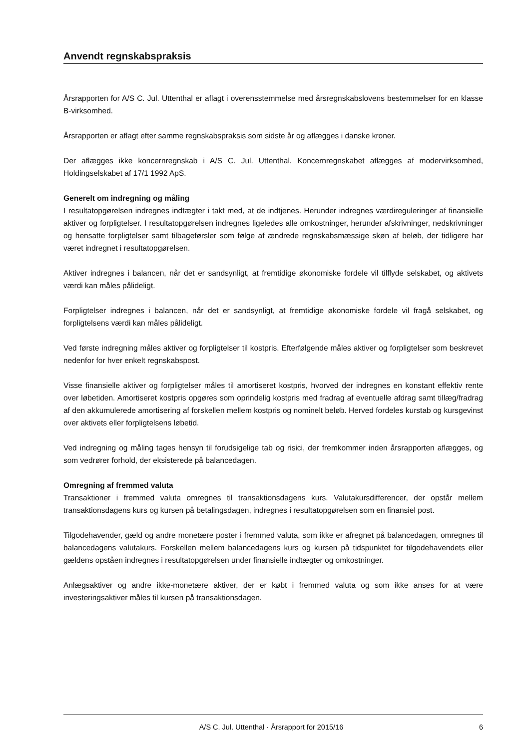Anvendt regnskabspraksis
Årsrapporten for A/S C. Jul. Uttenthal er aflagt i overensstemmelse med årsregnskabslovens bestemmelser for en klasse B-virksomhed.
Årsrapporten er aflagt efter samme regnskabspraksis som sidste år og aflægges i danske kroner.
Der aflægges ikke koncernregnskab i A/S C. Jul. Uttenthal. Koncernregnskabet aflægges af modervirksomhed, Holdingselskabet af 17/1 1992 ApS.
Generelt om indregning og måling
I resultatopgørelsen indregnes indtægter i takt med, at de indtjenes. Herunder indregnes værdireguleringer af finansielle aktiver og forpligtelser. I resultatopgørelsen indregnes ligeledes alle omkostninger, herunder afskrivninger, nedskrivninger og hensatte forpligtelser samt tilbageførsler som følge af ændrede regnskabsmæssige skøn af beløb, der tidligere har været indregnet i resultatopgørelsen.
Aktiver indregnes i balancen, når det er sandsynligt, at fremtidige økonomiske fordele vil tilflyde selskabet, og aktivets værdi kan måles pålideligt.
Forpligtelser indregnes i balancen, når det er sandsynligt, at fremtidige økonomiske fordele vil fragå selskabet, og forpligtelsens værdi kan måles pålideligt.
Ved første indregning måles aktiver og forpligtelser til kostpris. Efterfølgende måles aktiver og forpligtelser som beskrevet nedenfor for hver enkelt regnskabspost.
Visse finansielle aktiver og forpligtelser måles til amortiseret kostpris, hvorved der indregnes en konstant effektiv rente over løbetiden. Amortiseret kostpris opgøres som oprindelig kostpris med fradrag af eventuelle afdrag samt tillæg/fradrag af den akkumulerede amortisering af forskellen mellem kostpris og nominelt beløb. Herved fordeles kurstab og kursgevinst over aktivets eller forpligtelsens løbetid.
Ved indregning og måling tages hensyn til forudsigelige tab og risici, der fremkommer inden årsrapporten aflægges, og som vedrører forhold, der eksisterede på balancedagen.
Omregning af fremmed valuta
Transaktioner i fremmed valuta omregnes til transaktionsdagens kurs. Valutakursdifferencer, der opstår mellem transaktionsdagens kurs og kursen på betalingsdagen, indregnes i resultatopgørelsen som en finansiel post.
Tilgodehavender, gæld og andre monetære poster i fremmed valuta, som ikke er afregnet på balancedagen, omregnes til balancedagens valutakurs. Forskellen mellem balancedagens kurs og kursen på tidspunktet for tilgodehavendets eller gældens opståen indregnes i resultatopgørelsen under finansielle indtægter og omkostninger.
Anlægsaktiver og andre ikke-monetære aktiver, der er købt i fremmed valuta og som ikke anses for at være investeringsaktiver måles til kursen på transaktionsdagen.
A/S C. Jul. Uttenthal · Årsrapport for 2015/16 6